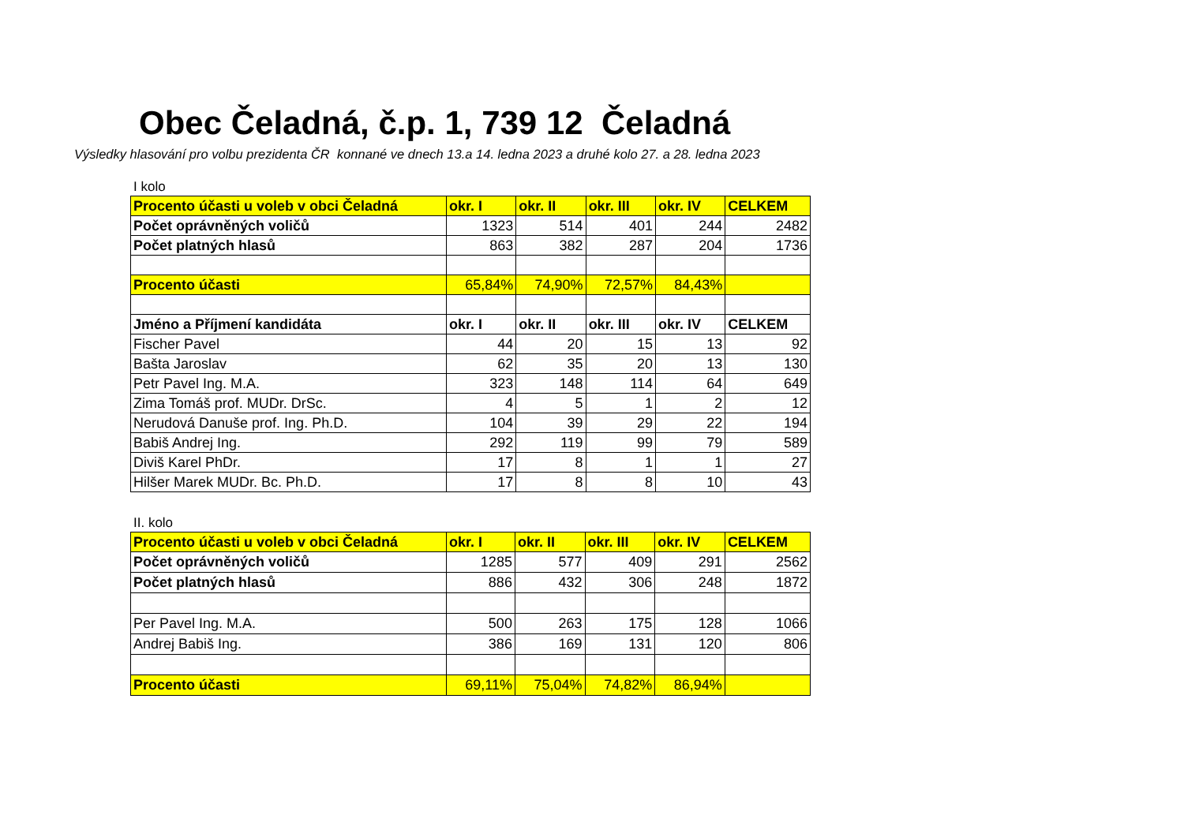Obec Čeladná, č.p. 1, 739 12 Čeladná
Výsledky hlasování pro volbu prezidenta ČR konnané ve dnech 13.a 14. ledna 2023 a druhé kolo 27. a 28. ledna 2023
I kolo
| Procento účasti u voleb v obci Čeladná | okr. I | okr. II | okr. III | okr. IV | CELKEM |
| --- | --- | --- | --- | --- | --- |
| Počet oprávněných voličů | 1323 | 514 | 401 | 244 | 2482 |
| Počet platných hlasů | 863 | 382 | 287 | 204 | 1736 |
| Procento účasti | 65,84% | 74,90% | 72,57% | 84,43% | |
| Jméno a Příjmení kandidáta | okr. I | okr. II | okr. III | okr. IV | CELKEM |
| Fischer Pavel | 44 | 20 | 15 | 13 | 92 |
| Bašta Jaroslav | 62 | 35 | 20 | 13 | 130 |
| Petr Pavel Ing. M.A. | 323 | 148 | 114 | 64 | 649 |
| Zima Tomáš prof. MUDr. DrSc. | 4 | 5 | 1 | 2 | 12 |
| Nerudová Danuše prof. Ing. Ph.D. | 104 | 39 | 29 | 22 | 194 |
| Babiš Andrej Ing. | 292 | 119 | 99 | 79 | 589 |
| Diviš Karel PhDr. | 17 | 8 | 1 | 1 | 27 |
| Hilšer Marek MUDr. Bc. Ph.D. | 17 | 8 | 8 | 10 | 43 |
II. kolo
| Procento účasti u voleb v obci Čeladná | okr. I | okr. II | okr. III | okr. IV | CELKEM |
| --- | --- | --- | --- | --- | --- |
| Počet oprávněných voličů | 1285 | 577 | 409 | 291 | 2562 |
| Počet platných hlasů | 886 | 432 | 306 | 248 | 1872 |
| Per Pavel Ing. M.A. | 500 | 263 | 175 | 128 | 1066 |
| Andrej Babiš Ing. | 386 | 169 | 131 | 120 | 806 |
| Procento účasti | 69,11% | 75,04% | 74,82% | 86,94% | |